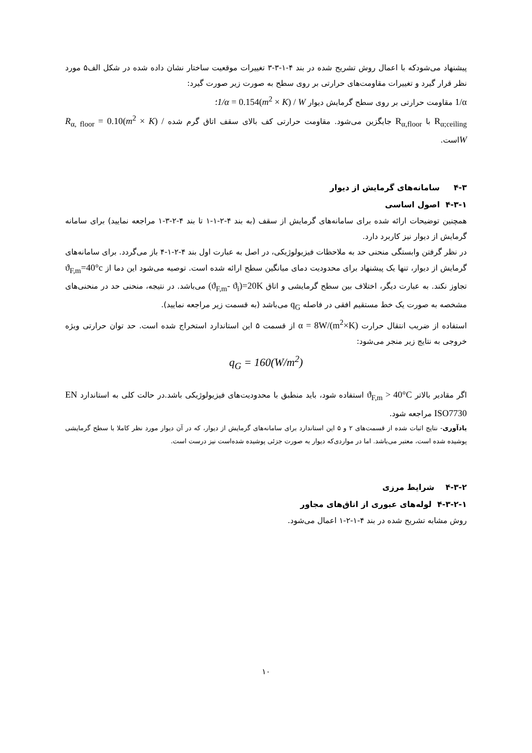پیشنهاد می‌شودکه با اعمال روش تشریح شده در بند ۴-۱-۳-۳ تغییرات موقعیت ساختار نشان داده شده در شکل الف۵ مورد نظر قرار گیرد و تغییرات مقاومت‌های حرارتی بر روی سطح به صورت زیر صورت گیرد:
1/α مقاومت حرارتی بر روی سطح گرمایش دیوار 1/α = 0.154(m<sup>2</sup> × K) / W؛
R<sub>α;ceiling</sub> با R<sub>α,floor</sub> جایگزین می‌شود. مقاومت حرارتی کف بالای سقف اتاق گرم شده R<sub>α, floor</sub> = 0.10(m<sup>2</sup> × K) / Wاست.
۴-۳ سامانه‌های گرمایش از دیوار
۴-۳-۱ اصول اساسی
همچنین توضیحات ارائه شده برای سامانه‌های گرمایش از سقف (به بند ۴-۲-۱-۱ تا بند ۴-۲-۳-۱ مراجعه نمایید) برای سامانه گرمایش از دیوار نیز کاربرد دارد.
در نظر گرفتن وابستگی منحنی حد به ملاحظات فیزیولوژیکی، در اصل به عبارت اول بند ۴-۲-۱-۴ باز می‌گردد. برای سامانه‌های گرمایش از دیوار، تنها یک پیشنهاد برای محدودیت دمای میانگین سطح ارائه شده است. توصیه می‌شود این دما از ϑ<sub>F,m</sub>=40°c تجاوز نکند. به عبارت دیگر، اختلاف بین سطح گرمایشی و اتاق (ϑ<sub>F,m</sub>- ϑ<sub>i</sub>)=20K می‌باشد. در نتیجه، منحنی حد در منحنی‌های مشخصه به صورت یک خط مستقیم افقی در فاصله q<sub>G</sub> می‌باشد (به قسمت زیر مراجعه نمایید).
استفاده از ضریب انتقال حرارت α = 8W/(m<sup>2</sup>×K) از قسمت ۵ این استاندارد استخراج شده است. حد توان حرارتی ویژه خروجی به نتایج زیر منجر می‌شود:
q<sub>G</sub> = 160(W/m<sup>2</sup>)
اگر مقادیر بالاتر ϑ<sub>F,m</sub> > 40°C استفاده شود، باید منطبق با محدودیت‌های فیزیولوژیکی باشد.در حالت کلی به استاندارد EN ISO7730 مراجعه شود.
یادآوری- نتایج اثبات شده از قسمت‌های ۲ و ۵ این استاندارد برای سامانه‌های گرمایش از دیوار، که در آن دیوار مورد نظر کاملا با سطح گرمایشی پوشیده شده است، معتبر می‌باشد. اما در مواردی‌که دیوار به صورت جزئی پوشیده شده‌است نیز درست است.
۴-۳-۲ شرایط مرزی
۴-۳-۲-۱ لوله‌های عبوری از اتاق‌های مجاور
روش مشابه تشریح شده در بند ۴-۱-۲-۱ اعمال می‌شود.
۱۰